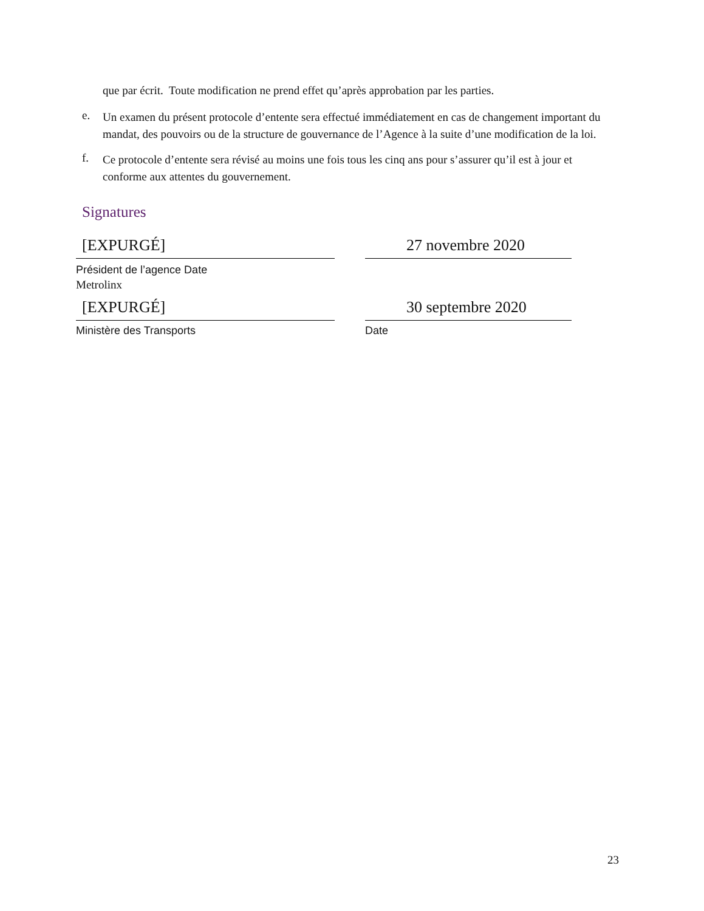que par écrit. Toute modification ne prend effet qu’après approbation par les parties.
e.
Un examen du présent protocole d’entente sera effectué immédiatement en cas de changement important du mandat, des pouvoirs ou de la structure de gouvernance de l’Agence à la suite d’une modification de la loi.
f.
Ce protocole d’entente sera révisé au moins une fois tous les cinq ans pour s’assurer qu’il est à jour et conforme aux attentes du gouvernement.
Signatures
[EXPURGÉ] 27 novembre 2020
Président de l’agence Date
Metrolinx
[EXPURGÉ] 30 septembre 2020
Ministère des Transports Date
23